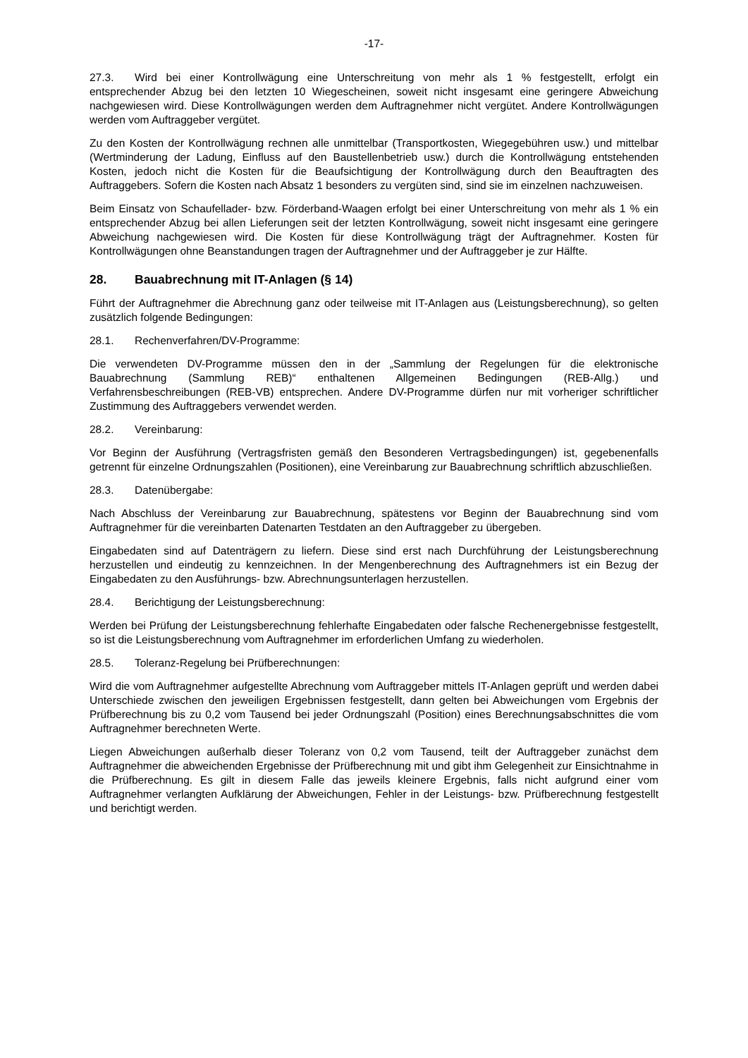-17-
27.3. Wird bei einer Kontrollwägung eine Unterschreitung von mehr als 1 % festgestellt, erfolgt ein entsprechender Abzug bei den letzten 10 Wiegescheinen, soweit nicht insgesamt eine geringere Abweichung nachgewiesen wird. Diese Kontrollwägungen werden dem Auftragnehmer nicht vergütet. Andere Kontrollwägungen werden vom Auftraggeber vergütet.
Zu den Kosten der Kontrollwägung rechnen alle unmittelbar (Transportkosten, Wiegegebühren usw.) und mittelbar (Wertminderung der Ladung, Einfluss auf den Baustellenbetrieb usw.) durch die Kontrollwägung entstehenden Kosten, jedoch nicht die Kosten für die Beaufsichtigung der Kontrollwägung durch den Beauftragten des Auftraggebers. Sofern die Kosten nach Absatz 1 besonders zu vergüten sind, sind sie im einzelnen nachzuweisen.
Beim Einsatz von Schaufellader- bzw. Förderband-Waagen erfolgt bei einer Unterschreitung von mehr als 1 % ein entsprechender Abzug bei allen Lieferungen seit der letzten Kontrollwägung, soweit nicht insgesamt eine geringere Abweichung nachgewiesen wird. Die Kosten für diese Kontrollwägung trägt der Auftragnehmer. Kosten für Kontrollwägungen ohne Beanstandungen tragen der Auftragnehmer und der Auftraggeber je zur Hälfte.
28. Bauabrechnung mit IT-Anlagen (§ 14)
Führt der Auftragnehmer die Abrechnung ganz oder teilweise mit IT-Anlagen aus (Leistungsberechnung), so gelten zusätzlich folgende Bedingungen:
28.1. Rechenverfahren/DV-Programme:
Die verwendeten DV-Programme müssen den in der „Sammlung der Regelungen für die elektronische Bauabrechnung (Sammlung REB)“ enthaltenen Allgemeinen Bedingungen (REB-Allg.) und Verfahrensbeschreibungen (REB-VB) entsprechen. Andere DV-Programme dürfen nur mit vorheriger schriftlicher Zustimmung des Auftraggebers verwendet werden.
28.2. Vereinbarung:
Vor Beginn der Ausführung (Vertragsfristen gemäß den Besonderen Vertragsbedingungen) ist, gegebenenfalls getrennt für einzelne Ordnungszahlen (Positionen), eine Vereinbarung zur Bauabrechnung schriftlich abzuschließen.
28.3. Datenübergabe:
Nach Abschluss der Vereinbarung zur Bauabrechnung, spätestens vor Beginn der Bauabrechnung sind vom Auftragnehmer für die vereinbarten Datenarten Testdaten an den Auftraggeber zu übergeben.
Eingabedaten sind auf Datenträgern zu liefern. Diese sind erst nach Durchführung der Leistungsberechnung herzustellen und eindeutig zu kennzeichnen. In der Mengenberechnung des Auftragnehmers ist ein Bezug der Eingabedaten zu den Ausführungs- bzw. Abrechnungsunterlagen herzustellen.
28.4. Berichtigung der Leistungsberechnung:
Werden bei Prüfung der Leistungsberechnung fehlerhafte Eingabedaten oder falsche Rechenergebnisse festgestellt, so ist die Leistungsberechnung vom Auftragnehmer im erforderlichen Umfang zu wiederholen.
28.5. Toleranz-Regelung bei Prüfberechnungen:
Wird die vom Auftragnehmer aufgestellte Abrechnung vom Auftraggeber mittels IT-Anlagen geprüft und werden dabei Unterschiede zwischen den jeweiligen Ergebnissen festgestellt, dann gelten bei Abweichungen vom Ergebnis der Prüfberechnung bis zu 0,2 vom Tausend bei jeder Ordnungszahl (Position) eines Berechnungsabschnittes die vom Auftragnehmer berechneten Werte.
Liegen Abweichungen außerhalb dieser Toleranz von 0,2 vom Tausend, teilt der Auftraggeber zunächst dem Auftragnehmer die abweichenden Ergebnisse der Prüfberechnung mit und gibt ihm Gelegenheit zur Einsichtnahme in die Prüfberechnung. Es gilt in diesem Falle das jeweils kleinere Ergebnis, falls nicht aufgrund einer vom Auftragnehmer verlangten Aufklärung der Abweichungen, Fehler in der Leistungs- bzw. Prüfberechnung festgestellt und berichtigt werden.